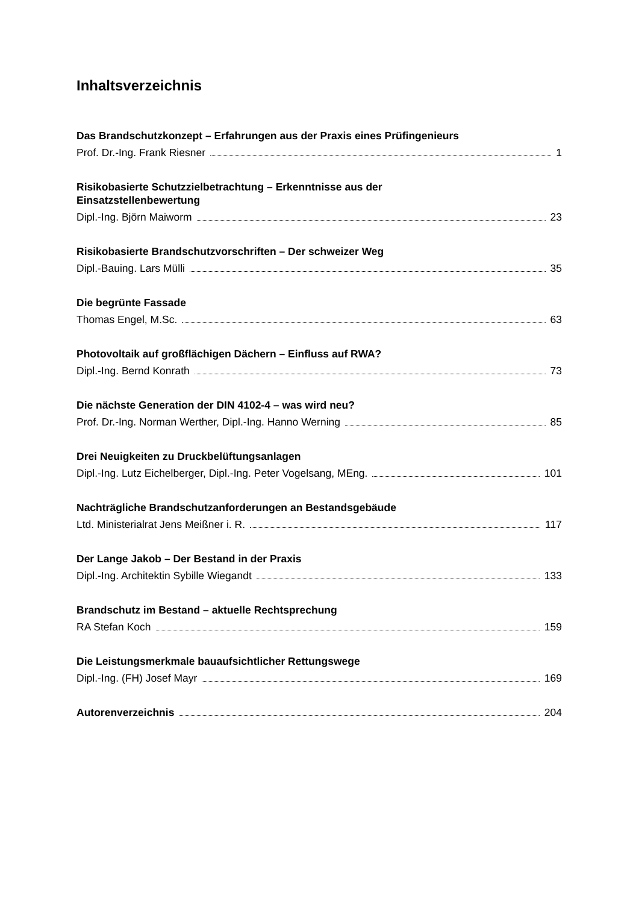Inhaltsverzeichnis
Das Brandschutzkonzept – Erfahrungen aus der Praxis eines Prüfingenieurs
Prof. Dr.-Ing. Frank Riesner 1
Risikobasierte Schutzzielbetrachtung – Erkenntnisse aus der
Einsatzstellenbewertung
Dipl.-Ing. Björn Maiworm 23
Risikobasierte Brandschutzvorschriften – Der schweizer Weg
Dipl.-Bauing. Lars Mülli 35
Die begrünte Fassade
Thomas Engel, M.Sc. 63
Photovoltaik auf großflächigen Dächern – Einfluss auf RWA?
Dipl.-Ing. Bernd Konrath 73
Die nächste Generation der DIN 4102-4 – was wird neu?
Prof. Dr.-Ing. Norman Werther, Dipl.-Ing. Hanno Werning 85
Drei Neuigkeiten zu Druckbelüftungsanlagen
Dipl.-Ing. Lutz Eichelberger, Dipl.-Ing. Peter Vogelsang, MEng. 101
Nachträgliche Brandschutzanforderungen an Bestandsgebäude
Ltd. Ministerialrat Jens Meißner i. R. 117
Der Lange Jakob – Der Bestand in der Praxis
Dipl.-Ing. Architektin Sybille Wiegandt 133
Brandschutz im Bestand – aktuelle Rechtsprechung
RA Stefan Koch 159
Die Leistungsmerkmale bauaufsichtlicher Rettungswege
Dipl.-Ing. (FH) Josef Mayr 169
Autorenverzeichnis 204